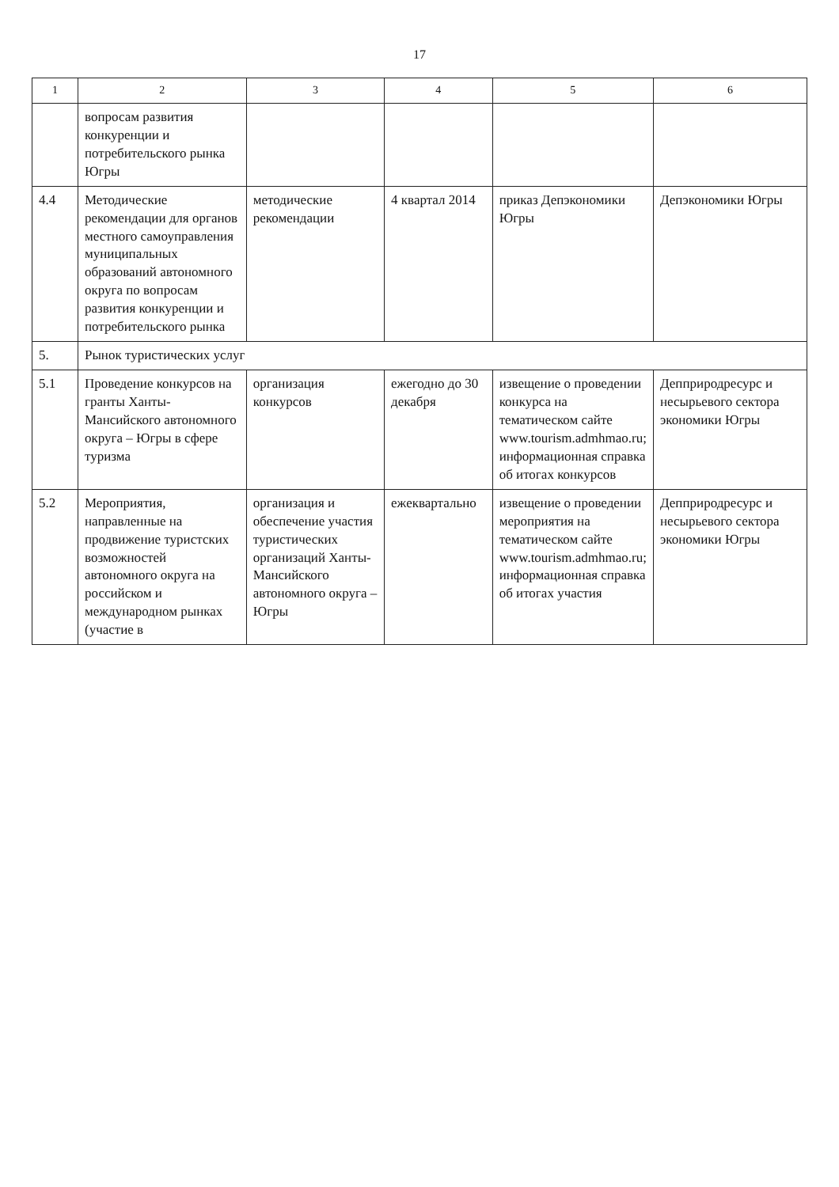17
| 1 | 2 | 3 | 4 | 5 | 6 |
| --- | --- | --- | --- | --- | --- |
| | вопросам развития конкуренции и потребительского рынка Югры | | | | |
| 4.4 | Методические рекомендации для органов местного самоуправления муниципальных образований автономного округа по вопросам развития конкуренции и потребительского рынка | методические рекомендации | 4 квартал 2014 | приказ Депэкономики Югры | Депэкономики Югры |
| 5. | Рынок туристических услуг | | | | |
| 5.1 | Проведение конкурсов на гранты Ханты-Мансийского автономного округа – Югры в сфере туризма | организация конкурсов | ежегодно до 30 декабря | извещение о проведении конкурса на тематическом сайте www.tourism.admhmao.ru; информационная справка об итогах конкурсов | Депприродресурс и несырьевого сектора экономики Югры |
| 5.2 | Мероприятия, направленные на продвижение туристских возможностей автономного округа на российском и международном рынках (участие в | организация и обеспечение участия туристических организаций Ханты-Мансийского автономного округа – Югры | ежеквартально | извещение о проведении мероприятия на тематическом сайте www.tourism.admhmao.ru; информационная справка об итогах участия | Депприродресурс и несырьевого сектора экономики Югры |